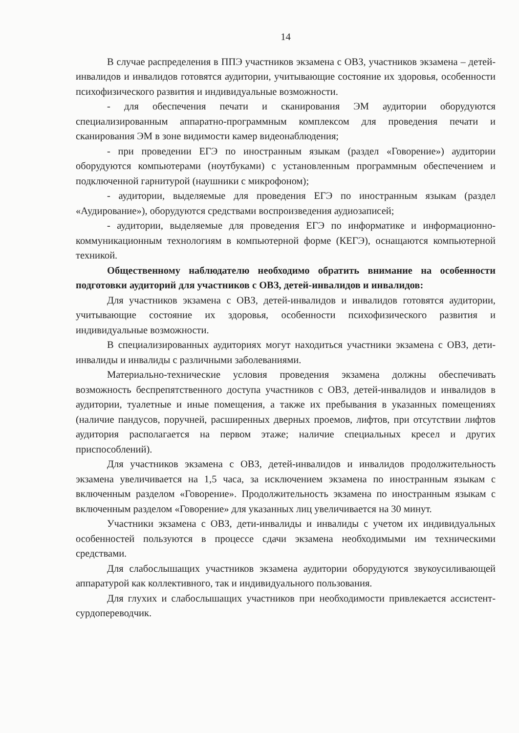14
В случае распределения в ППЭ участников экзамена с ОВЗ, участников экзамена – детей-инвалидов и инвалидов готовятся аудитории, учитывающие состояние их здоровья, особенности психофизического развития и индивидуальные возможности.
- для обеспечения печати и сканирования ЭМ аудитории оборудуются специализированным аппаратно-программным комплексом для проведения печати и сканирования ЭМ в зоне видимости камер видеонаблюдения;
- при проведении ЕГЭ по иностранным языкам (раздел «Говорение») аудитории оборудуются компьютерами (ноутбуками) с установленным программным обеспечением и подключенной гарнитурой (наушники с микрофоном);
- аудитории, выделяемые для проведения ЕГЭ по иностранным языкам (раздел «Аудирование»), оборудуются средствами воспроизведения аудиозаписей;
- аудитории, выделяемые для проведения ЕГЭ по информатике и информационно-коммуникационным технологиям в компьютерной форме (КЕГЭ), оснащаются компьютерной техникой.
Общественному наблюдателю необходимо обратить внимание на особенности подготовки аудиторий для участников с ОВЗ, детей-инвалидов и инвалидов:
Для участников экзамена с ОВЗ, детей-инвалидов и инвалидов готовятся аудитории, учитывающие состояние их здоровья, особенности психофизического развития и индивидуальные возможности.
В специализированных аудиториях могут находиться участники экзамена с ОВЗ, дети-инвалиды и инвалиды с различными заболеваниями.
Материально-технические условия проведения экзамена должны обеспечивать возможность беспрепятственного доступа участников с ОВЗ, детей-инвалидов и инвалидов в аудитории, туалетные и иные помещения, а также их пребывания в указанных помещениях (наличие пандусов, поручней, расширенных дверных проемов, лифтов, при отсутствии лифтов аудитория располагается на первом этаже; наличие специальных кресел и других приспособлений).
Для участников экзамена с ОВЗ, детей-инвалидов и инвалидов продолжительность экзамена увеличивается на 1,5 часа, за исключением экзамена по иностранным языкам с включенным разделом «Говорение». Продолжительность экзамена по иностранным языкам с включенным разделом «Говорение» для указанных лиц увеличивается на 30 минут.
Участники экзамена с ОВЗ, дети-инвалиды и инвалиды с учетом их индивидуальных особенностей пользуются в процессе сдачи экзамена необходимыми им техническими средствами.
Для слабослышащих участников экзамена аудитории оборудуются звукоусиливающей аппаратурой как коллективного, так и индивидуального пользования.
Для глухих и слабослышащих участников при необходимости привлекается ассистент-сурдопереводчик.